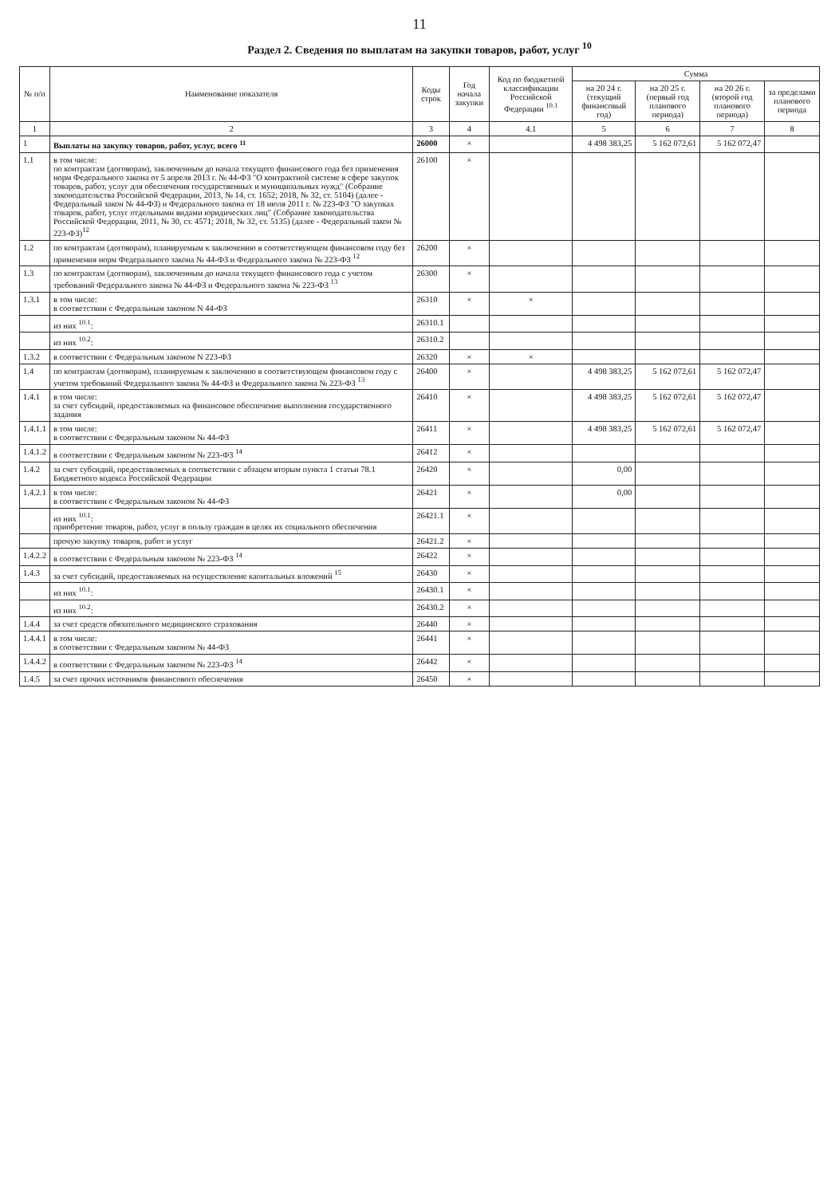11
Раздел 2. Сведения по выплатам на закупки товаров, работ, услуг <sup>10</sup>
| № п/п | Наименование показателя | Коды строк | Год начала закупки | Код по бюджетной классификации Российской Федерации <sup>10.1</sup> | Сумма | | | |
| --- | --- | --- | --- | --- | --- | --- | --- | --- |
| | | | | | на 20 24 г. (текущий финансовый год) | на 20 25 г. (первый год планового периода) | на 20 26 г. (второй год планового периода) | за пределами планового периода |
| 1 | 2 | 3 | 4 | 4.1 | 5 | 6 | 7 | 8 |
| 1 | Выплаты на закупку товаров, работ, услуг, всего <sup>11</sup> | 26000 | × | | 4 498 383,25 | 5 162 072,61 | 5 162 072,47 | |
| 1.1 | в том числе: по контрактам (договорам), заключенным до начала текущего финансового года без применения норм Федерального закона от 5 апреля 2013 г. № 44-ФЗ "О контрактной системе в сфере закупок товаров, работ, услуг для обеспечения государственных и муниципальных нужд" (Собрание законодательства Российской Федерации, 2013, № 14, ст. 1652; 2018, № 32, ст. 5104) (далее - Федеральный закон № 44-ФЗ) и Федерального закона от 18 июля 2011 г. № 223-ФЗ "О закупках товаров, работ, услуг отдельными видами юридических лиц" (Собрание законодательства Российской Федерации, 2011, № 30, ст. 4571; 2018, № 32, ст. 5135) (далее - Федеральный закон № 223-ФЗ)<sup>12</sup> | 26100 | × | | | | | |
| 1.2 | по контрактам (договорам), планируемым к заключению в соответствующем финансовом году без применения норм Федерального закона № 44-ФЗ и Федерального закона № 223-ФЗ <sup>12</sup> | 26200 | × | | | | | |
| 1.3 | по контрактам (договорам), заключенным до начала текущего финансового года с учетом требований Федерального закона № 44-ФЗ и Федерального закона № 223-ФЗ <sup>13</sup> | 26300 | × | | | | | |
| 1.3.1 | в том числе: в соответствии с Федеральным законом N 44-ФЗ | 26310 | × | × | | | | |
| | из них <sup>10.1</sup>: | 26310.1 | | | | | | |
| | из них <sup>10.2</sup>: | 26310.2 | | | | | | |
| 1.3.2 | в соответствии с Федеральным законом N 223-ФЗ | 26320 | × | × | | | | |
| 1.4 | по контрактам (договорам), планируемым к заключению в соответствующем финансовом году с учетом требований Федерального закона № 44-ФЗ и Федерального закона № 223-ФЗ <sup>13</sup> | 26400 | × | | 4 498 383,25 | 5 162 072,61 | 5 162 072,47 | |
| 1.4.1 | в том числе: за счет субсидий, предоставляемых на финансовое обеспечение выполнения государственного задания | 26410 | × | | 4 498 383,25 | 5 162 072,61 | 5 162 072,47 | |
| 1.4.1.1 | в том числе: в соответствии с Федеральным законом № 44-ФЗ | 26411 | × | | 4 498 383,25 | 5 162 072,61 | 5 162 072,47 | |
| 1.4.1.2 | в соответствии с Федеральным законом № 223-ФЗ <sup>14</sup> | 26412 | × | | | | | |
| 1.4.2 | за счет субсидий, предоставляемых в соответствии с абзацем вторым пункта 1 статьи 78.1 Бюджетного кодекса Российской Федерации | 26420 | × | | 0,00 | | | |
| 1.4.2.1 | в том числе: в соответствии с Федеральным законом № 44-ФЗ | 26421 | × | | 0,00 | | | |
| | из них <sup>10.1</sup>: приобретение товаров, работ, услуг в пользу граждан в целях их социального обеспечения | 26421.1 | × | | | | | |
| | прочую закупку товаров, работ и услуг | 26421.2 | × | | | | | |
| 1.4.2.2 | в соответствии с Федеральным законом № 223-ФЗ <sup>14</sup> | 26422 | × | | | | | |
| 1.4.3 | за счет субсидий, предоставляемых на осуществление капитальных вложений <sup>15</sup> | 26430 | × | | | | | |
| | из них <sup>10.1</sup>: | 26430.1 | × | | | | | |
| | из них <sup>10.2</sup>: | 26430.2 | × | | | | | |
| 1.4.4 | за счет средств обязательного медицинского страхования | 26440 | × | | | | | |
| 1.4.4.1 | в том числе: в соответствии с Федеральным законом № 44-ФЗ | 26441 | × | | | | | |
| 1.4.4.2 | в соответствии с Федеральным законом № 223-ФЗ <sup>14</sup> | 26442 | × | | | | | |
| 1.4.5 | за счет прочих источников финансового обеспечения | 26450 | × | | | | | |